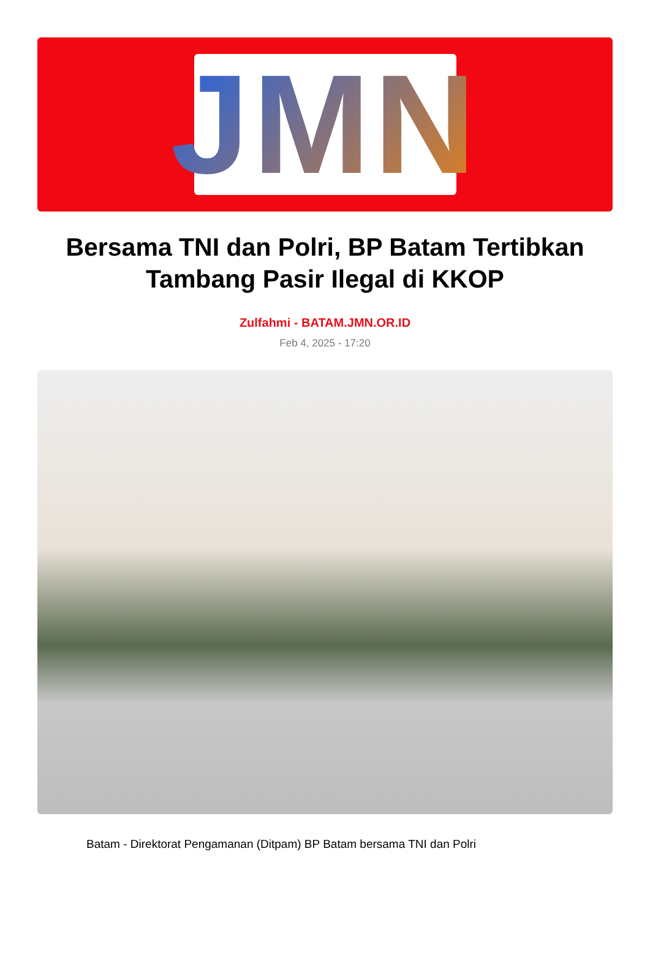JMN
Bersama TNI dan Polri, BP Batam Tertibkan Tambang Pasir Ilegal di KKOP
Zulfahmi - BATAM.JMN.OR.ID
Feb 4, 2025 - 17:20
Batam - Direktorat Pengamanan (Ditpam) BP Batam bersama TNI dan Polri